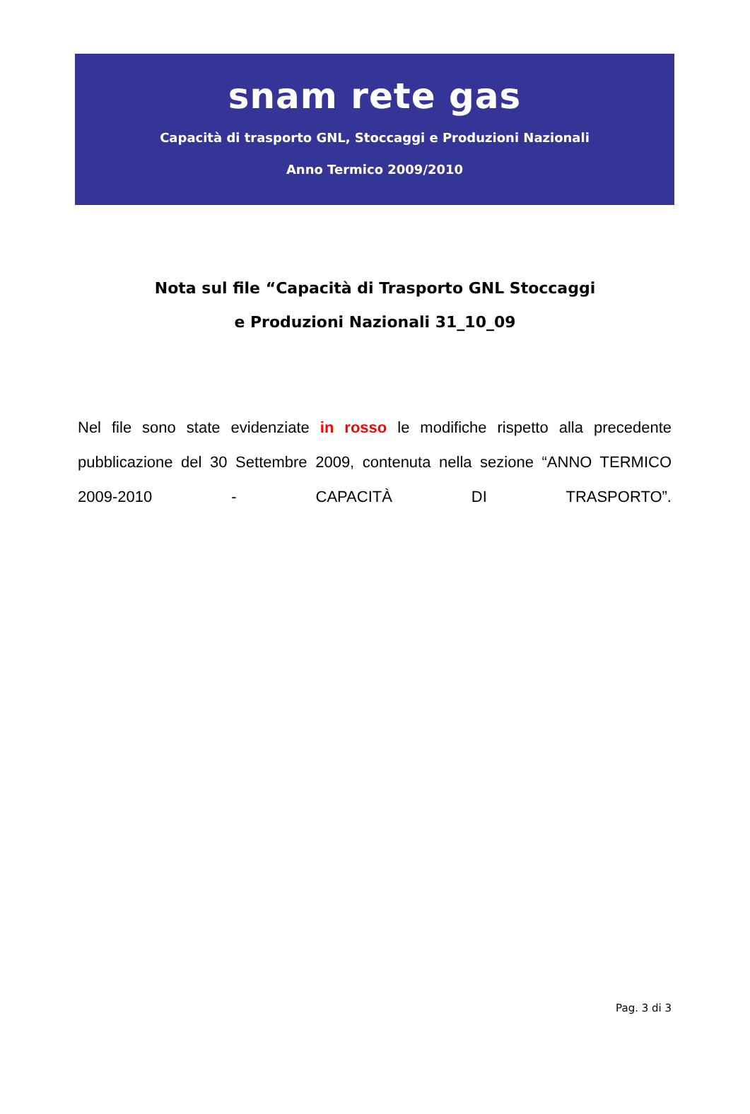snam rete gas
Capacità di trasporto GNL, Stoccaggi e Produzioni Nazionali
Anno Termico 2009/2010
Nota sul file “Capacità di Trasporto GNL Stoccaggi
e Produzioni Nazionali 31_10_09
Nel file sono state evidenziate in rosso le modifiche rispetto alla precedente pubblicazione del 30 Settembre 2009, contenuta nella sezione “ANNO TERMICO 2009-2010 - CAPACITÀ DI TRASPORTO”.
Pag. 3 di 3